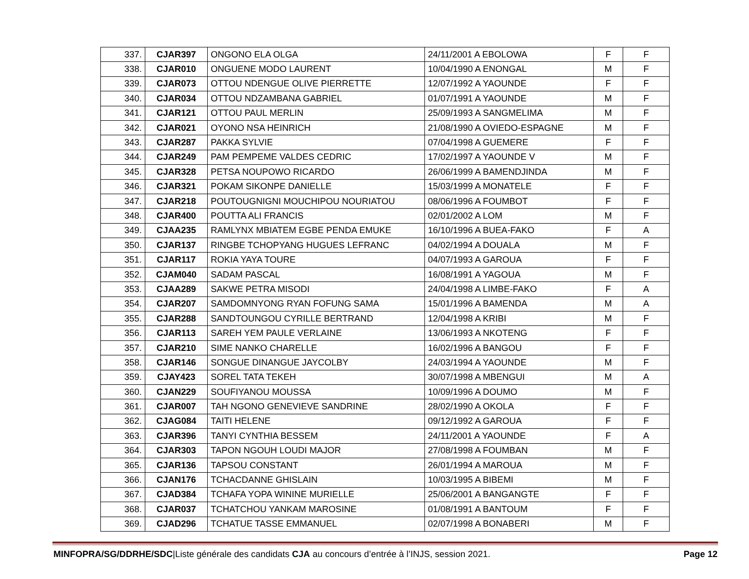| 337. | CJAR397 | ONGONO ELA OLGA | 24/11/2001 A EBOLOWA | F | F |
| 338. | CJAR010 | ONGUENE MODO LAURENT | 10/04/1990 A ENONGAL | M | F |
| 339. | CJAR073 | OTTOU NDENGUE OLIVE PIERRETTE | 12/07/1992 A YAOUNDE | F | F |
| 340. | CJAR034 | OTTOU NDZAMBANA GABRIEL | 01/07/1991 A YAOUNDE | M | F |
| 341. | CJAR121 | OTTOU PAUL MERLIN | 25/09/1993 A SANGMELIMA | M | F |
| 342. | CJAR021 | OYONO NSA HEINRICH | 21/08/1990 A OVIEDO-ESPAGNE | M | F |
| 343. | CJAR287 | PAKKA SYLVIE | 07/04/1998 A GUEMERE | F | F |
| 344. | CJAR249 | PAM PEMPEME VALDES CEDRIC | 17/02/1997 A YAOUNDE V | M | F |
| 345. | CJAR328 | PETSA NOUPOWO RICARDO | 26/06/1999 A BAMENDJINDA | M | F |
| 346. | CJAR321 | POKAM SIKONPE DANIELLE | 15/03/1999 A MONATELE | F | F |
| 347. | CJAR218 | POUTOUGNIGNI MOUCHIPOU NOURIATOU | 08/06/1996 A FOUMBOT | F | F |
| 348. | CJAR400 | POUTTA ALI FRANCIS | 02/01/2002 A LOM | M | F |
| 349. | CJAA235 | RAMLYNX MBIATEM EGBE PENDA EMUKE | 16/10/1996 A BUEA-FAKO | F | A |
| 350. | CJAR137 | RINGBE TCHOPYANG HUGUES LEFRANC | 04/02/1994 A DOUALA | M | F |
| 351. | CJAR117 | ROKIA YAYA TOURE | 04/07/1993 A GAROUA | F | F |
| 352. | CJAM040 | SADAM PASCAL | 16/08/1991 A YAGOUA | M | F |
| 353. | CJAA289 | SAKWE PETRA MISODI | 24/04/1998 A LIMBE-FAKO | F | A |
| 354. | CJAR207 | SAMDOMNYONG RYAN FOFUNG SAMA | 15/01/1996 A BAMENDA | M | A |
| 355. | CJAR288 | SANDTOUNGOU CYRILLE BERTRAND | 12/04/1998 A KRIBI | M | F |
| 356. | CJAR113 | SAREH YEM PAULE VERLAINE | 13/06/1993 A NKOTENG | F | F |
| 357. | CJAR210 | SIME NANKO CHARELLE | 16/02/1996 A BANGOU | F | F |
| 358. | CJAR146 | SONGUE DINANGUE JAYCOLBY | 24/03/1994 A YAOUNDE | M | F |
| 359. | CJAY423 | SOREL TATA TEKEH | 30/07/1998 A MBENGUI | M | A |
| 360. | CJAN229 | SOUFIYANOU MOUSSA | 10/09/1996 A DOUMO | M | F |
| 361. | CJAR007 | TAH NGONO GENEVIEVE SANDRINE | 28/02/1990 A OKOLA | F | F |
| 362. | CJAG084 | TAITI HELENE | 09/12/1992 A GAROUA | F | F |
| 363. | CJAR396 | TANYI CYNTHIA BESSEM | 24/11/2001 A YAOUNDE | F | A |
| 364. | CJAR303 | TAPON NGOUH LOUDI MAJOR | 27/08/1998 A FOUMBAN | M | F |
| 365. | CJAR136 | TAPSOU CONSTANT | 26/01/1994 A MAROUA | M | F |
| 366. | CJAN176 | TCHACDANNE GHISLAIN | 10/03/1995 A BIBEMI | M | F |
| 367. | CJAD384 | TCHAFA YOPA WININE MURIELLE | 25/06/2001 A BANGANGTE | F | F |
| 368. | CJAR037 | TCHATCHOU YANKAM MAROSINE | 01/08/1991 A BANTOUM | F | F |
| 369. | CJAD296 | TCHATUE TASSE EMMANUEL | 02/07/1998 A BONABERI | M | F |
MINFOPRA/SG/DDRHE/SDC|Liste générale des candidats CJA au concours d’entrée à l’INJS, session 2021. Page 12